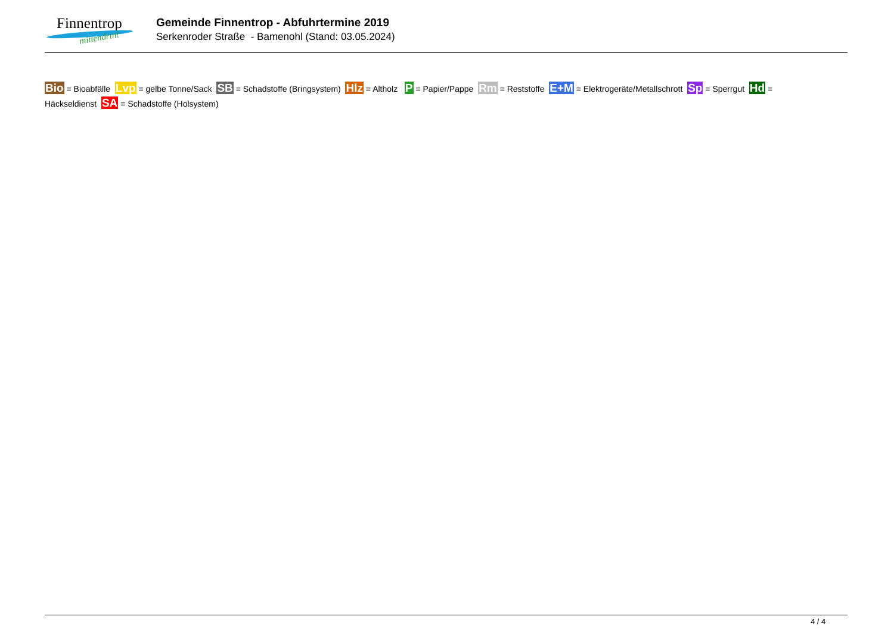Finnentrop
mittendrin!
Gemeinde Finnentrop - Abfuhrtermine 2019
Serkenroder Straße - Bamenohl (Stand: 03.05.2024)
Bio = Bioabfälle Lvp = gelbe Tonne/Sack SB = Schadstoffe (Bringsystem) Hlz = Altholz P = Papier/Pappe Rm = Reststoffe E+M = Elektrogeräte/Metallschrott Sp = Sperrgut Hd = Häckseldienst SA = Schadstoffe (Holsystem)
4 / 4